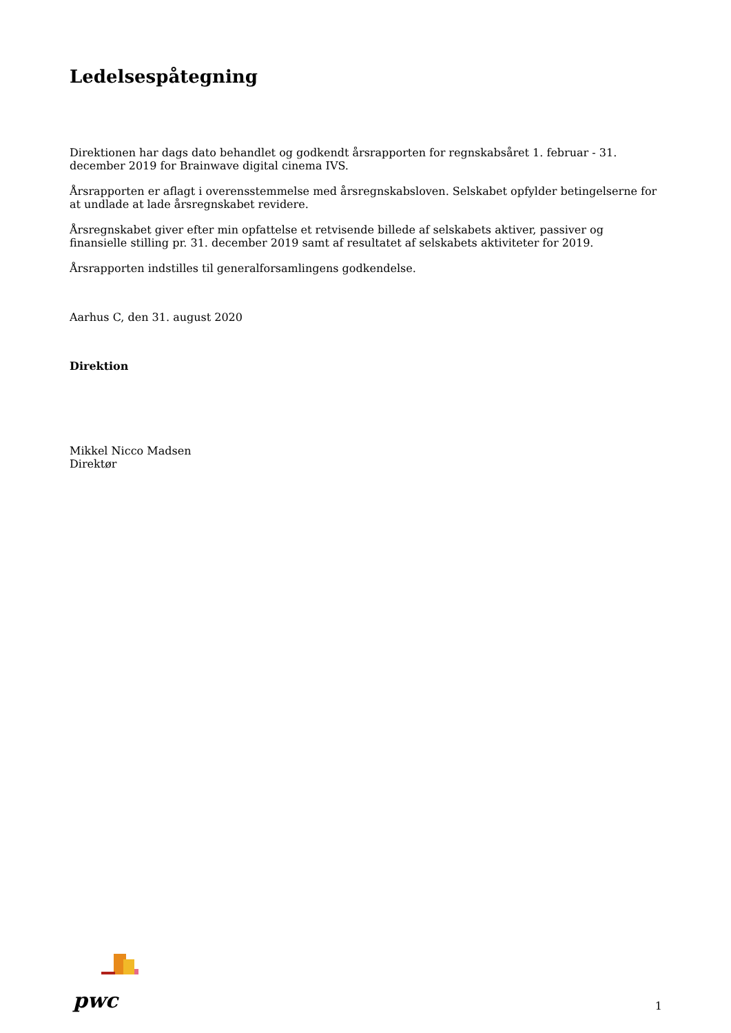Ledelsespåtegning
Direktionen har dags dato behandlet og godkendt årsrapporten for regnskabsåret 1. februar - 31. december 2019 for Brainwave digital cinema IVS.
Årsrapporten er aflagt i overensstemmelse med årsregnskabsloven. Selskabet opfylder betingelserne for at undlade at lade årsregnskabet revidere.
Årsregnskabet giver efter min opfattelse et retvisende billede af selskabets aktiver, passiver og finansielle stilling pr. 31. december 2019 samt af resultatet af selskabets aktiviteter for 2019.
Årsrapporten indstilles til generalforsamlingens godkendelse.
Aarhus C, den 31. august 2020
Direktion
Mikkel Nicco Madsen
Direktør
pwc
1